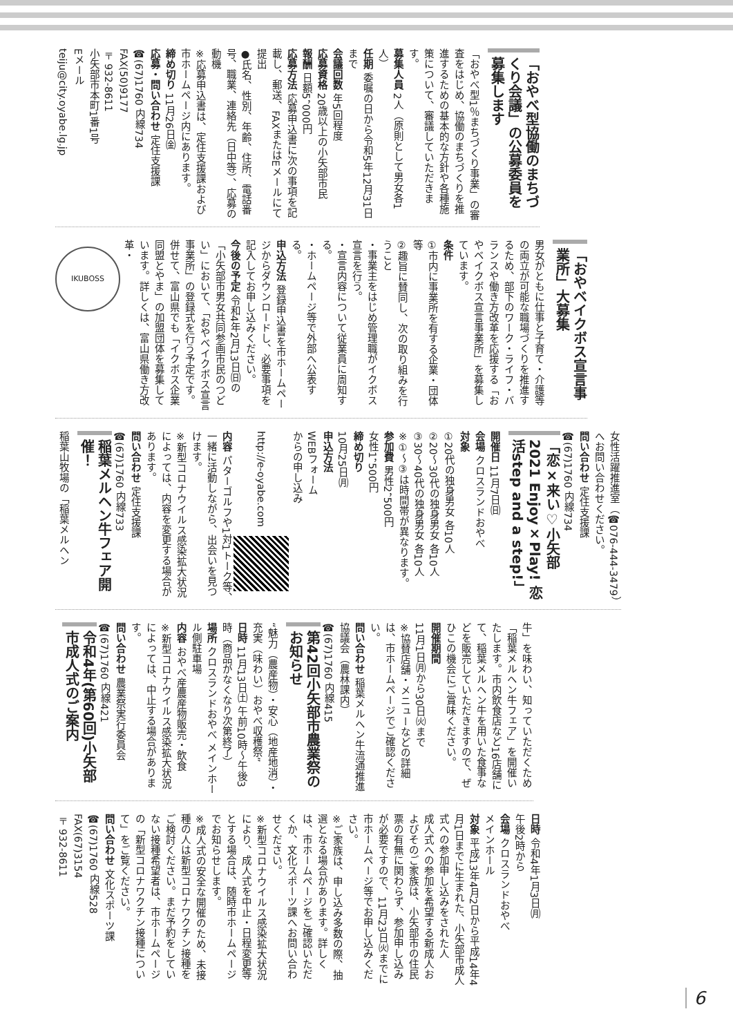「おやべ型協働のまちづくり会議」の公募委員を募集します
「おやべ型1％まちづくり事業」の審査をはじめ、協働のまちづくりを推進するための基本的な方針や各種施策について、審議していただきます。
募集人員 2人（原則として男女各1人）
任期 委嘱の日から令和5年12月31日まで
会議回数 年5回程度
応募資格 20歳以上の小矢部市民
報酬 日額5，000円
応募方法 応募申込書に次の事項を記載し、郵送、FAXまたはEメールにて提出
●氏名、性別、年齢、住所、電話番号、職業、連絡先（日中等）、応募の動機
※応募申込書は、定住支援課および市ホームページ内にあります。
締め切り 11月26日㈮
応募・問い合わせ 定住支援課
☎(67)1760 内線734
FAX(50)9177
〒932-8611
小矢部市本町1番1号
Eメール
teiju@city.oyabe.lg.jp
「おやベイクボス宣言事業所」大募集
男女がともに仕事と子育て・介護等の両立が可能な職場づくりを推進するため、部下のワーク・ライフ・バランスや働き方改革を応援する「おやベイクボス宣言事業所」を募集しています。
条件
①市内に事業所を有する企業・団体等
②趣旨に賛同し、次の取り組みを行うこと
・事業主をはじめ管理職がイクボス宣言を行う。
・宣言内容について従業員に周知する。
・ホームページ等で外部へ公表する。
申込方法 登録申込書を市ホームページからダウンロードし、必要事項を記入してお申し込みください。
今後の予定 令和4年2月13日㈰の「小矢部市男女共同参画市民のつどい」において、「おやベイクボス宣言事業所」の登録式を行う予定です。併せて、富山県でも「イクボス企業同盟とやま」の加盟団体を募集しています。詳しくは、富山県働き方改革・
IKUBOSS
女性活躍推進室（☎076-444-3479）へお問い合わせください。
問い合わせ 定住支援課
☎(67)1760 内線734
「恋×来い♡小矢部2021 Enjoy×Play! 恋活step and a step!」
開催日 11月7日㈰
会場 クロスランドおやべ
対象
①20代の独身男女 各10人
②20〜30代の独身男女 各10人
③30〜40代の独身男女 各10人
※①〜③は時間帯が異なります。
参加費 男性2，500円
女性1，500円
締め切り
10月25日㈪
申込方法
WEBフォーム
からの申し込み
http://e-oyabe.com
内容 パターゴルフや1対1トーク等、一緒に活動しながら、出会いを見つけます。
※新型コロナウイルス感染拡大状況によっては、内容を変更する場合があります。
問い合わせ 定住支援課
☎(67)1760 内線733
稲葉メルヘン牛フェア開催！
稲葉山牧場の「稲葉メルヘン
牛」を味わい、知っていただくため「稲葉メルヘン牛フェア」を開催いたします。市内飲食店など16店舗にて、稲葉メルヘン牛を用いた食事などを販売していただきますので、ぜひこの機会にご賞味ください。
開催期間
11月1日㈪から30日㈫まで
※協賛店舗・メニューなどの詳細は、市ホームページでご確認ください。
問い合わせ 稲葉メルヘン牛流通推進協議会（農林課内）
☎(67)1760 内線415
第42回小矢部市農業祭のお知らせ
“魅力（農産物）・安心（地産地消）・充実（味わい）おやべ収穫祭”
日時 11月13日㈯ 午前10時〜午後3時（商品がなくなり次第終了）
場所 クロスランドおやべ メインホール側駐車場
内容 おやべ産農産物販売・飲食
※新型コロナウイルス感染拡大状況によっては、中止する場合があります。
問い合わせ 農業祭実行委員会
☎(67)1760 内線421
令和4年(第60回)小矢部市成人式のご案内
日時 令和4年1月3日㈪
午後2時から
会場 クロスランドおやべ
メインホール
対象 平成13年4月2日から平成14年4月1日までに生まれた、小矢部市成人式への参加申し込みをされた人
成人式への参加を希望する新成人およびそのご家族は、小矢部市の住民票の有無に関わらず、参加申し込みが必要ですので、11月23日㈫までに市ホームページ等でお申し込みください。
※ご家族は、申し込み多数の際、抽選となる場合があります。詳しくは、市ホームページをご確認いただくか、文化スポーツ課へお問い合わせください。
※新型コロナウイルス感染拡大状況により、成人式を中止・日程変更等とする場合は、随時市ホームページでお知らせします。
※成人式の安全な開催のため、未接種の人は新型コロナワクチン接種をご検討ください。まだ予約をしていない接種希望者は、市ホームページの「新型コロナワクチン接種について」をご覧ください。
問い合わせ 文化スポーツ課
☎(67)1760 内線528
FAX(67)3154
〒932-8611
6